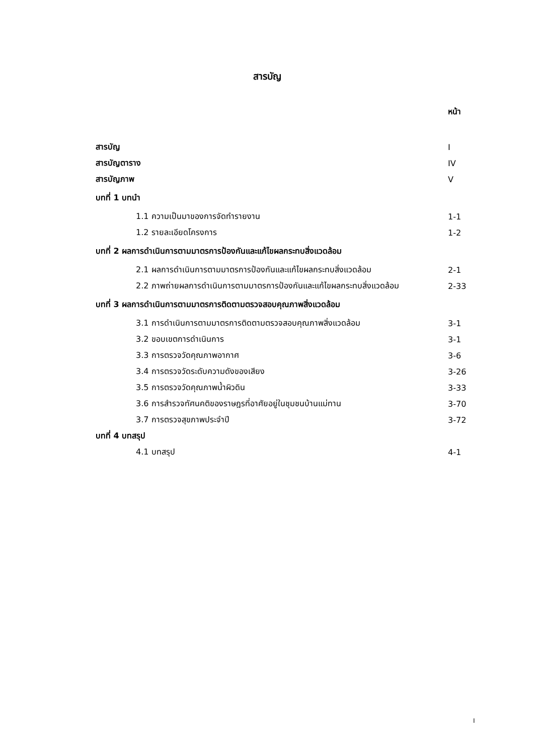สารบัญ
| | หน้า |
| สารบัญ | I |
| สารบัญตาราง | IV |
| สารบัญภาพ | V |
| บทที่ 1 บทนำ | |
| 1.1 ความเป็นมาของการจัดทำรายงาน | 1-1 |
| 1.2 รายละเอียดโครงการ | 1-2 |
| บทที่ 2 ผลการดำเนินการตามมาตรการป้องกันและแก้ไขผลกระทบสิ่งแวดล้อม | |
| 2.1 ผลการดำเนินการตามมาตรการป้องกันและแก้ไขผลกระทบสิ่งแวดล้อม | 2-1 |
| 2.2 ภาพถ่ายผลการดำเนินการตามมาตรการป้องกันและแก้ไขผลกระทบสิ่งแวดล้อม | 2-33 |
| บทที่ 3 ผลการดำเนินการตามมาตรการติดตามตรวจสอบคุณภาพสิ่งแวดล้อม | |
| 3.1 การดำเนินการตามมาตรการติดตามตรวจสอบคุณภาพสิ่งแวดล้อม | 3-1 |
| 3.2 ขอบเขตการดำเนินการ | 3-1 |
| 3.3 การตรวจวัดคุณภาพอากาศ | 3-6 |
| 3.4 การตรวจวัดระดับความดังของเสียง | 3-26 |
| 3.5 การตรวจวัดคุณภาพน้ำผิวดิน | 3-33 |
| 3.6 การสำรวจทัศนคติของราษฎรที่อาศัยอยู่ในชุมชนบ้านแม่ทาน | 3-70 |
| 3.7 การตรวจสุขภาพประจำปี | 3-72 |
| บทที่ 4 บทสรุป | |
| 4.1 บทสรุป | 4-1 |
I